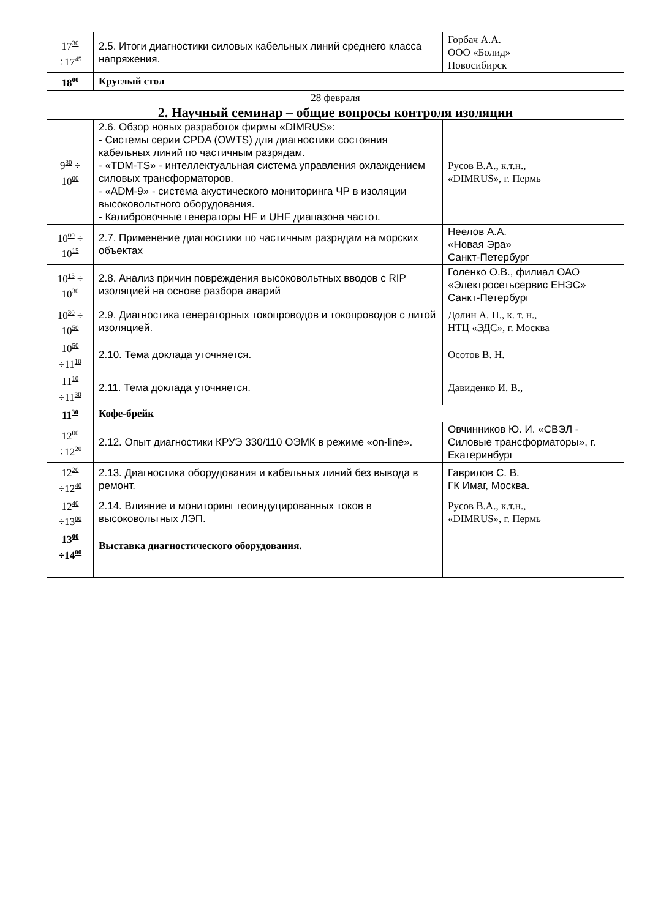| 17<sup>30</sup> ÷17<sup>45</sup> | 2.5. Итоги диагностики силовых кабельных линий среднего класса напряжения. | Горбач А.А. ООО «Болид» Новосибирск |
| 18<sup>00</sup> | Круглый стол | |
| 28 февраля | | |
| 2. Научный семинар – общие вопросы контроля изоляции | | |
| 9<sup>30</sup> ÷ 10<sup>00</sup> | 2.6. Обзор новых разработок фирмы «DIMRUS»: - Системы серии CPDA (OWTS) для диагностики состояния кабельных линий по частичным разрядам. - «TDM-TS» - интеллектуальная система управления охлаждением силовых трансформаторов. - «ADM-9» - система акустического мониторинга ЧР в изоляции высоковольтного оборудования. - Калибровочные генераторы HF и UHF диапазона частот. | Русов В.А., к.т.н., «DIMRUS», г. Пермь |
| 10<sup>00</sup> ÷ 10<sup>15</sup> | 2.7. Применение диагностики по частичным разрядам на морских объектах | Неелов А.А. «Новая Эра» Санкт-Петербург |
| 10<sup>15</sup> ÷ 10<sup>30</sup> | 2.8. Анализ причин повреждения высоковольтных вводов с RIP изоляцией на основе разбора аварий | Голенко О.В., филиал ОАО «Электросетьсервис ЕНЭС» Санкт-Петербург |
| 10<sup>30</sup> ÷ 10<sup>50</sup> | 2.9. Диагностика генераторных токопроводов и токопроводов с литой изоляцией. | Долин А. П., к. т. н., НТЦ «ЭДС», г. Москва |
| 10<sup>50</sup> ÷11<sup>10</sup> | 2.10. Тема доклада уточняется. | Осотов В. Н. |
| 11<sup>10</sup> ÷11<sup>30</sup> | 2.11. Тема доклада уточняется. | Давиденко И. В., |
| 11<sup>30</sup> | Кофе-брейк | |
| 12<sup>00</sup> ÷12<sup>20</sup> | 2.12. Опыт диагностики КРУЭ 330/110 ОЭМК в режиме «on-line». | Овчинников Ю. И. «СВЭЛ - Силовые трансформаторы», г. Екатеринбург |
| 12<sup>20</sup> ÷12<sup>40</sup> | 2.13. Диагностика оборудования и кабельных линий без вывода в ремонт. | Гаврилов С. В. ГК Имаг, Москва. |
| 12<sup>40</sup> ÷13<sup>00</sup> | 2.14. Влияние и мониторинг геоиндуцированных токов в высоковольтных ЛЭП. | Русов В.А., к.т.н., «DIMRUS», г. Пермь |
| 13<sup>00</sup> ÷14<sup>00</sup> | Выставка диагностического оборудования. | |